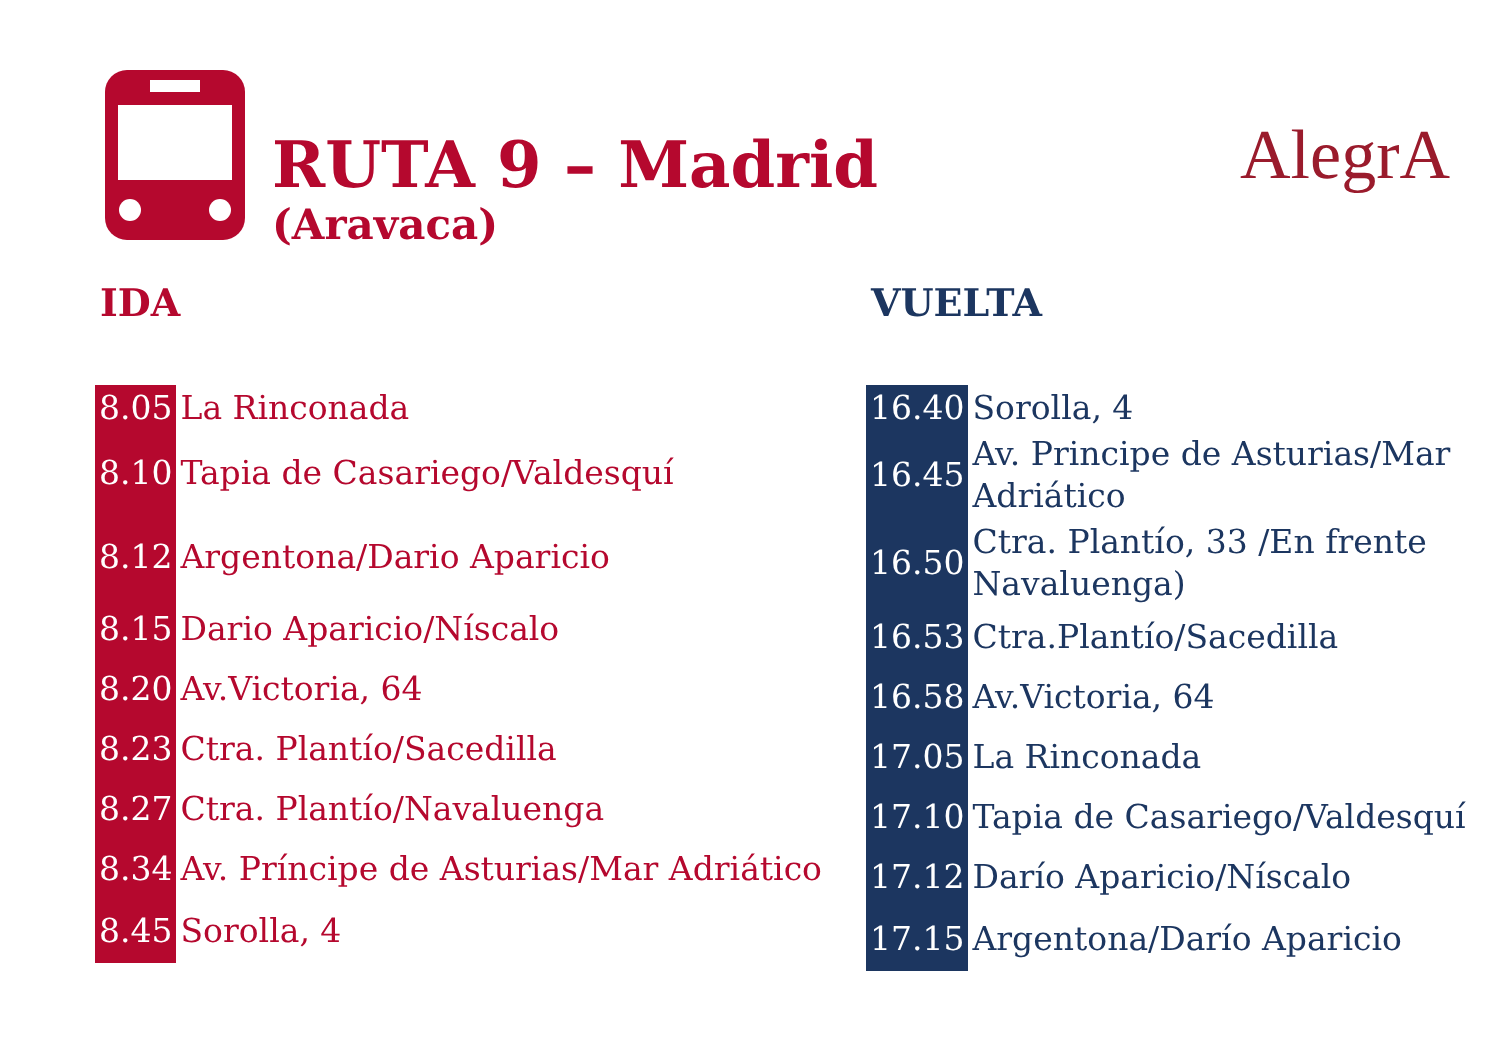RUTA 9 – Madrid
(Aravaca)
AlegrA
IDA
| 8.05 | La Rinconada |
| 8.10 | Tapia de Casariego/Valdesquí |
| 8.12 | Argentona/Dario Aparicio |
| 8.15 | Dario Aparicio/Níscalo |
| 8.20 | Av.Victoria, 64 |
| 8.23 | Ctra. Plantío/Sacedilla |
| 8.27 | Ctra. Plantío/Navaluenga |
| 8.34 | Av. Príncipe de Asturias/Mar Adriático |
| 8.45 | Sorolla, 4 |
VUELTA
| 16.40 | Sorolla, 4 |
| 16.45 | Av. Principe de Asturias/Mar Adriático |
| 16.50 | Ctra. Plantío, 33 /En frente Navaluenga) |
| 16.53 | Ctra.Plantío/Sacedilla |
| 16.58 | Av.Victoria, 64 |
| 17.05 | La Rinconada |
| 17.10 | Tapia de Casariego/Valdesquí |
| 17.12 | Darío Aparicio/Níscalo |
| 17.15 | Argentona/Darío Aparicio |